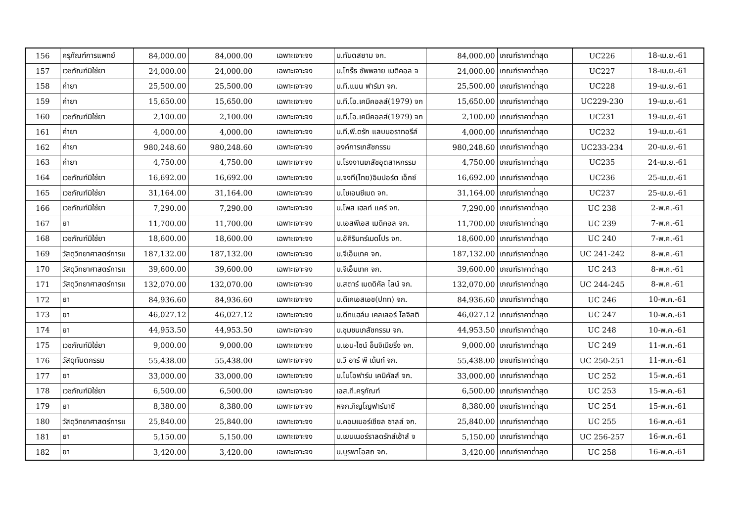| 156 | ครุภัณฑ์การแพทย์ | 84,000.00 | 84,000.00 | เฉพาะเจาะจง | บ.ทันตสยาม จก. | 84,000.00 | เกณฑ์ราคาต่ำสุด | UC226 | 18-เม.ย.-61 |
| 157 | เวชภัณฑ์มิใช่ยา | 24,000.00 | 24,000.00 | เฉพาะเจาะจง | บ.โกร๊ธ ซัพพลาย เมดิคอล จ | 24,000.00 | เกณฑ์ราคาต่ำสุด | UC227 | 18-เม.ย.-61 |
| 158 | ค่ายา | 25,500.00 | 25,500.00 | เฉพาะเจาะจง | บ.ที.แมน ฟาร์มา จก. | 25,500.00 | เกณฑ์ราคาต่ำสุด | UC228 | 19-เม.ย.-61 |
| 159 | ค่ายา | 15,650.00 | 15,650.00 | เฉพาะเจาะจง | บ.ที.โอ.เคมีคอลส์(1979) จก | 15,650.00 | เกณฑ์ราคาต่ำสุด | UC229-230 | 19-เม.ย.-61 |
| 160 | เวชภัณฑ์มิใช่ยา | 2,100.00 | 2,100.00 | เฉพาะเจาะจง | บ.ที.โอ.เคมีคอลส์(1979) จก | 2,100.00 | เกณฑ์ราคาต่ำสุด | UC231 | 19-เม.ย.-61 |
| 161 | ค่ายา | 4,000.00 | 4,000.00 | เฉพาะเจาะจง | บ.ที.พี.ดรัก แลบบอราทอรีส์ | 4,000.00 | เกณฑ์ราคาต่ำสุด | UC232 | 19-เม.ย.-61 |
| 162 | ค่ายา | 980,248.60 | 980,248.60 | เฉพาะเจาะจง | องค์การเภสัชกรรม | 980,248.60 | เกณฑ์ราคาต่ำสุด | UC233-234 | 20-เม.ย.-61 |
| 163 | ค่ายา | 4,750.00 | 4,750.00 | เฉพาะเจาะจง | บ.โรงงานเภสัชอุตสาหกรรม | 4,750.00 | เกณฑ์ราคาต่ำสุด | UC235 | 24-เม.ย.-61 |
| 164 | เวชภัณฑ์มิใช่ยา | 16,692.00 | 16,692.00 | เฉพาะเจาะจง | บ.จงที(ไทย)อิมปอร์ต เอ็กซ์ | 16,692.00 | เกณฑ์ราคาต่ำสุด | UC236 | 25-เม.ย.-61 |
| 165 | เวชภัณฑ์มิใช่ยา | 31,164.00 | 31,164.00 | เฉพาะเจาะจง | บ.ไซเอนซีเมด จก. | 31,164.00 | เกณฑ์ราคาต่ำสุด | UC237 | 25-เม.ย.-61 |
| 166 | เวชภัณฑ์มิใช่ยา | 7,290.00 | 7,290.00 | เฉพาะเจาะจง | บ.โพส เฮลท์ แคร์ จก. | 7,290.00 | เกณฑ์ราคาต่ำสุด | UC 238 | 2-พ.ค.-61 |
| 167 | ยา | 11,700.00 | 11,700.00 | เฉพาะเจาะจง | บ.เอสพีเอส เมดิคอล จก. | 11,700.00 | เกณฑ์ราคาต่ำสุด | UC 239 | 7-พ.ค.-61 |
| 168 | เวชภัณฑ์มิใช่ยา | 18,600.00 | 18,600.00 | เฉพาะเจาะจง | บ.อัคิรินทร์เมดโปร จก. | 18,600.00 | เกณฑ์ราคาต่ำสุด | UC 240 | 7-พ.ค.-61 |
| 169 | วัสดุวิทยาศาสตร์การแ | 187,132.00 | 187,132.00 | เฉพาะเจาะจง | บ.จีเอ็มเทค จก. | 187,132.00 | เกณฑ์ราคาต่ำสุด | UC 241-242 | 8-พ.ค.-61 |
| 170 | วัสดุวิทยาศาสตร์การแ | 39,600.00 | 39,600.00 | เฉพาะเจาะจง | บ.จีเอ็มเทค จก. | 39,600.00 | เกณฑ์ราคาต่ำสุด | UC 243 | 8-พ.ค.-61 |
| 171 | วัสดุวิทยาศาสตร์การแ | 132,070.00 | 132,070.00 | เฉพาะเจาะจง | บ.สตาร์ เมดดิคัล ไลน์ จก. | 132,070.00 | เกณฑ์ราคาต่ำสุด | UC 244-245 | 8-พ.ค.-61 |
| 172 | ยา | 84,936.60 | 84,936.60 | เฉพาะเจาะจง | บ.ดีเคเอสเอช(ปทท) จก. | 84,936.60 | เกณฑ์ราคาต่ำสุด | UC 246 | 10-พ.ค.-61 |
| 173 | ยา | 46,027.12 | 46,027.12 | เฉพาะเจาะจง | บ.ดีทแฮล์ม เคลเลอร์ โลจิสติ | 46,027.12 | เกณฑ์ราคาต่ำสุด | UC 247 | 10-พ.ค.-61 |
| 174 | ยา | 44,953.50 | 44,953.50 | เฉพาะเจาะจง | บ.ชุมชนเภสัชกรรม จก. | 44,953.50 | เกณฑ์ราคาต่ำสุด | UC 248 | 10-พ.ค.-61 |
| 175 | เวชภัณฑ์มิใช่ยา | 9,000.00 | 9,000.00 | เฉพาะเจาะจง | บ.เอน-ไซน์ อ็นจิเนียริ่ง จก. | 9,000.00 | เกณฑ์ราคาต่ำสุด | UC 249 | 11-พ.ค.-61 |
| 176 | วัสดุทันตกรรม | 55,438.00 | 55,438.00 | เฉพาะเจาะจง | บ.วี อาร์ พี เด้นท์ จก. | 55,438.00 | เกณฑ์ราคาต่ำสุด | UC 250-251 | 11-พ.ค.-61 |
| 177 | ยา | 33,000.00 | 33,000.00 | เฉพาะเจาะจง | บ.ไบโอฟาร์ม เคมิคัลส์ จก. | 33,000.00 | เกณฑ์ราคาต่ำสุด | UC 252 | 15-พ.ค.-61 |
| 178 | เวชภัณฑ์มิใช่ยา | 6,500.00 | 6,500.00 | เฉพาะเจาะจง | เอส.ที.ครุภัณฑ์ | 6,500.00 | เกณฑ์ราคาต่ำสุด | UC 253 | 15-พ.ค.-61 |
| 179 | ยา | 8,380.00 | 8,380.00 | เฉพาะเจาะจง | หจก.ภิญโญฟาร์มาซี | 8,380.00 | เกณฑ์ราคาต่ำสุด | UC 254 | 15-พ.ค.-61 |
| 180 | วัสดุวิทยาศาสตร์การแ | 25,840.00 | 25,840.00 | เฉพาะเจาะจง | บ.คอมเมอร์เชียล ซาลส์ จก. | 25,840.00 | เกณฑ์ราคาต่ำสุด | UC 255 | 16-พ.ค.-61 |
| 181 | ยา | 5,150.00 | 5,150.00 | เฉพาะเจาะจง | บ.เยนเนอร์ราลดรักส์เฮ้าส์ จ | 5,150.00 | เกณฑ์ราคาต่ำสุด | UC 256-257 | 16-พ.ค.-61 |
| 182 | ยา | 3,420.00 | 3,420.00 | เฉพาะเจาะจง | บ.บูรพาโอสถ จก. | 3,420.00 | เกณฑ์ราคาต่ำสุด | UC 258 | 16-พ.ค.-61 |